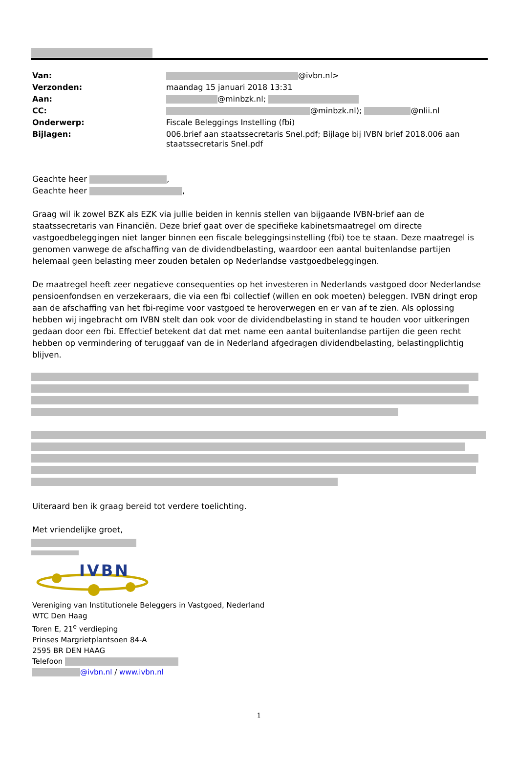| Van: | @ivbn.nl> |
| Verzonden: | maandag 15 januari 2018 13:31 |
| Aan: | @minbzk.nl; |
| CC: | @minbzk.nl); @nlii.nl |
| Onderwerp: | Fiscale Beleggings Instelling (fbi) |
| Bijlagen: | 006.brief aan staatssecretaris Snel.pdf; Bijlage bij IVBN brief 2018.006 aan staatssecretaris Snel.pdf |
Geachte heer ,
Geachte heer ,
Graag wil ik zowel BZK als EZK via jullie beiden in kennis stellen van bijgaande IVBN-brief aan de staatssecretaris van Financiën. Deze brief gaat over de specifieke kabinetsmaatregel om directe vastgoedbeleggingen niet langer binnen een fiscale beleggingsinstelling (fbi) toe te staan. Deze maatregel is genomen vanwege de afschaffing van de dividendbelasting, waardoor een aantal buitenlandse partijen helemaal geen belasting meer zouden betalen op Nederlandse vastgoedbeleggingen.
De maatregel heeft zeer negatieve consequenties op het investeren in Nederlands vastgoed door Nederlandse pensioenfondsen en verzekeraars, die via een fbi collectief (willen en ook moeten) beleggen. IVBN dringt erop aan de afschaffing van het fbi-regime voor vastgoed te heroverwegen en er van af te zien. Als oplossing hebben wij ingebracht om IVBN stelt dan ook voor de dividendbelasting in stand te houden voor uitkeringen gedaan door een fbi. Effectief betekent dat dat met name een aantal buitenlandse partijen die geen recht hebben op vermindering of teruggaaf van de in Nederland afgedragen dividendbelasting, belastingplichtig blijven.
Uiteraard ben ik graag bereid tot verdere toelichting.
Met vriendelijke groet,
IVBN
Vereniging van Institutionele Beleggers in Vastgoed, Nederland
WTC Den Haag
Toren E, 21<sup>e</sup> verdieping
Prinses Margrietplantsoen 84-A
2595 BR DEN HAAG
Telefoon
@ivbn.nl / www.ivbn.nl
1